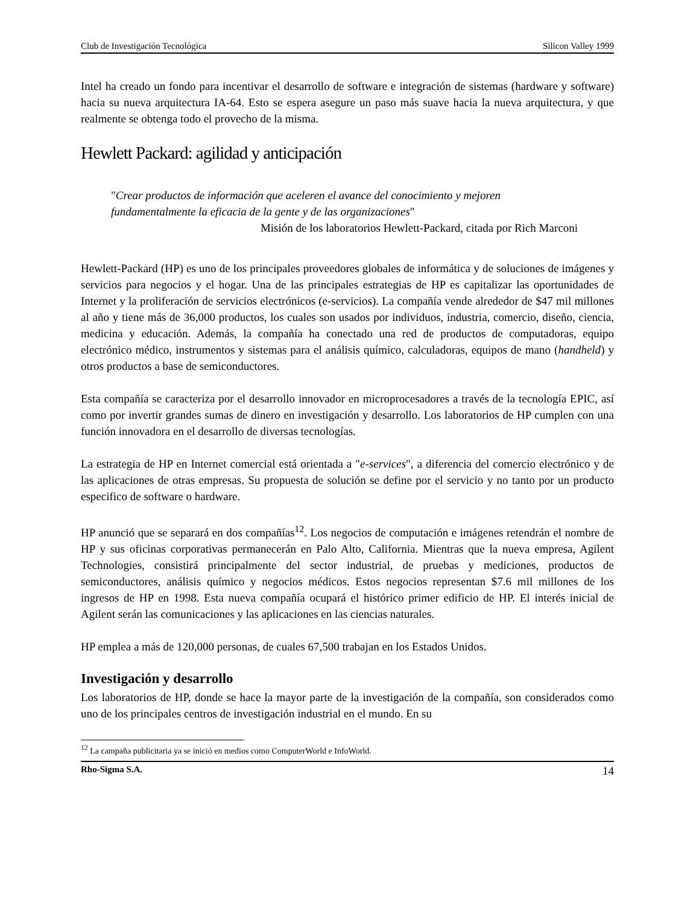Club de Investigación Tecnológica Silicon Valley 1999
Intel ha creado un fondo para incentivar el desarrollo de software e integración de sistemas (hardware y software) hacia su nueva arquitectura IA-64. Esto se espera asegure un paso más suave hacia la nueva arquitectura, y que realmente se obtenga todo el provecho de la misma.
Hewlett Packard: agilidad y anticipación
"Crear productos de información que aceleren el avance del conocimiento y mejoren fundamentalmente la eficacia de la gente y de las organizaciones"
Misión de los laboratorios Hewlett-Packard, citada por Rich Marconi
Hewlett-Packard (HP) es uno de los principales proveedores globales de informática y de soluciones de imágenes y servicios para negocios y el hogar. Una de las principales estrategias de HP es capitalizar las oportunidades de Internet y la proliferación de servicios electrónicos (e-servicios). La compañía vende alrededor de $47 mil millones al año y tiene más de 36,000 productos, los cuales son usados por individuos, industria, comercio, diseño, ciencia, medicina y educación. Además, la compañía ha conectado una red de productos de computadoras, equipo electrónico médico, instrumentos y sistemas para el análisis químico, calculadoras, equipos de mano (handheld) y otros productos a base de semiconductores.
Esta compañía se caracteriza por el desarrollo innovador en microprocesadores a través de la tecnología EPIC, así como por invertir grandes sumas de dinero en investigación y desarrollo. Los laboratorios de HP cumplen con una función innovadora en el desarrollo de diversas tecnologías.
La estrategia de HP en Internet comercial está orientada a "e-services", a diferencia del comercio electrónico y de las aplicaciones de otras empresas. Su propuesta de solución se define por el servicio y no tanto por un producto especifico de software o hardware.
HP anunció que se separará en dos compañías<sup>12</sup>. Los negocios de computación e imágenes retendrán el nombre de HP y sus oficinas corporativas permanecerán en Palo Alto, California. Mientras que la nueva empresa, Agilent Technologies, consistirá principalmente del sector industrial, de pruebas y mediciones, productos de semiconductores, análisis químico y negocios médicos. Estos negocios representan $7.6 mil millones de los ingresos de HP en 1998. Esta nueva compañía ocupará el histórico primer edificio de HP. El interés inicial de Agilent serán las comunicaciones y las aplicaciones en las ciencias naturales.
HP emplea a más de 120,000 personas, de cuales 67,500 trabajan en los Estados Unidos.
Investigación y desarrollo
Los laboratorios de HP, donde se hace la mayor parte de la investigación de la compañía, son considerados como uno de los principales centros de investigación industrial en el mundo. En su
<sup>12</sup> La campaña publicitaria ya se inició en medios como ComputerWorld e InfoWorld.
Rho-Sigma S.A. 14